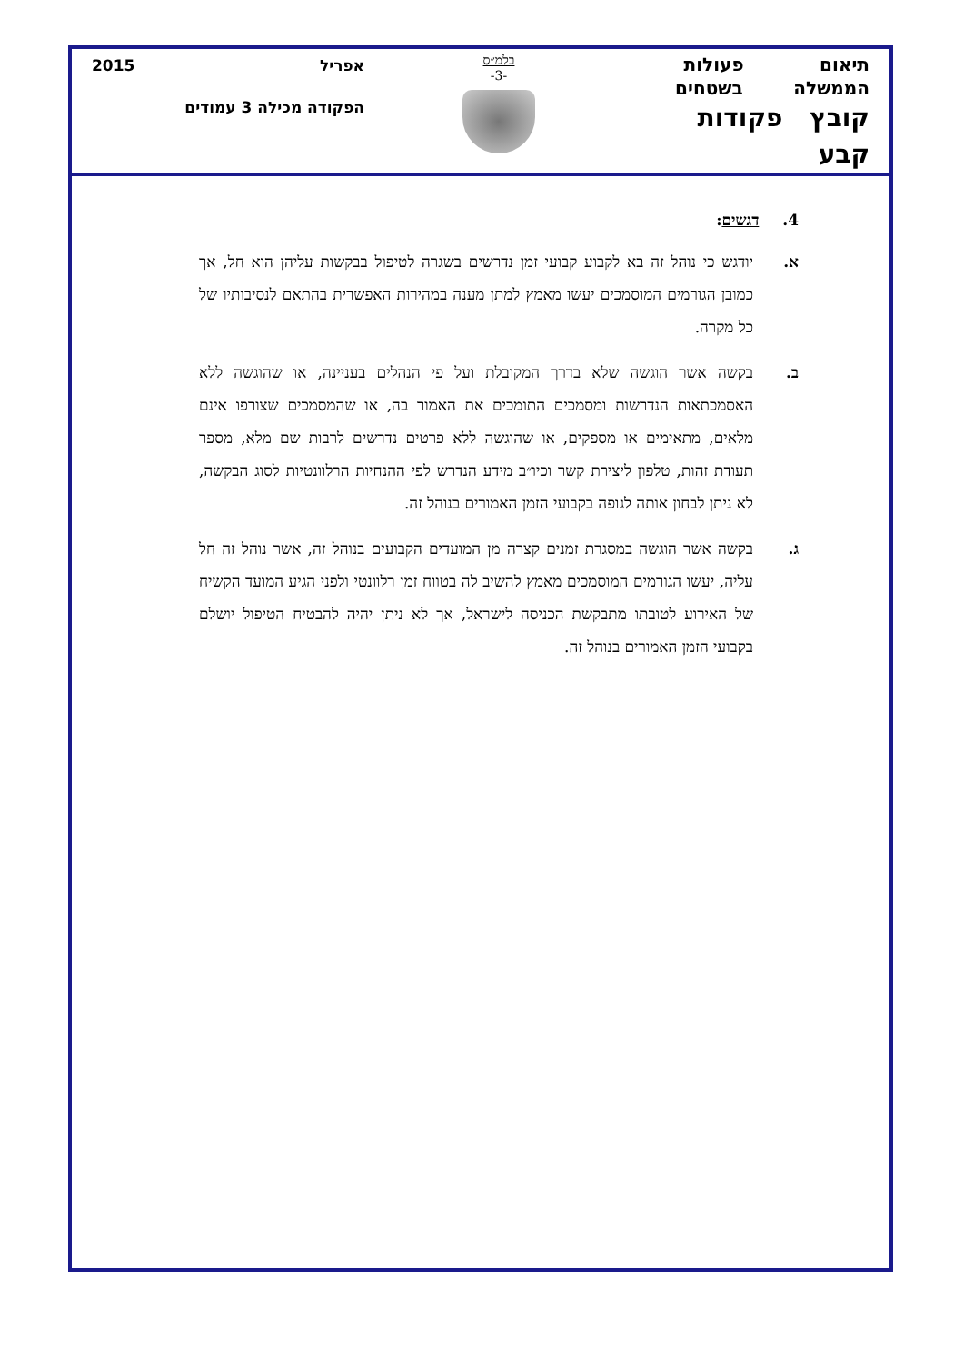תיאום פעולות
הממשלה בשטחים
קובץ פקודות קבע
בלמ״ס
-3-
אפריל 2015
הפקודה מכילה 3 עמודים
4. דגשים:
א. יודגש כי נוהל זה בא לקבוע קבועי זמן נדרשים בשגרה לטיפול בבקשות עליהן הוא חל, אך כמובן הגורמים המוסמכים יעשו מאמץ למתן מענה במהירות האפשרית בהתאם לנסיבותיו של כל מקרה.
ב. בקשה אשר הוגשה שלא בדרך המקובלת ועל פי הנהלים בעניינה, או שהוגשה ללא האסמכתאות הנדרשות ומסמכים התומכים את האמור בה, או שהמסמכים שצורפו אינם מלאים, מתאימים או מספקים, או שהוגשה ללא פרטים נדרשים לרבות שם מלא, מספר תעודת זהות, טלפון ליצירת קשר וכיו״ב מידע הנדרש לפי ההנחיות הרלוונטיות לסוג הבקשה, לא ניתן לבחון אותה לגופה בקבועי הזמן האמורים בנוהל זה.
ג. בקשה אשר הוגשה במסגרת זמנים קצרה מן המועדים הקבועים בנוהל זה, אשר נוהל זה חל עליה, יעשו הגורמים המוסמכים מאמץ להשיב לה בטווח זמן רלוונטי ולפני הגיע המועד הקשיח של האירוע לטובתו מתבקשת הכניסה לישראל, אך לא ניתן יהיה להבטיח הטיפול יושלם בקבועי הזמן האמורים בנוהל זה.